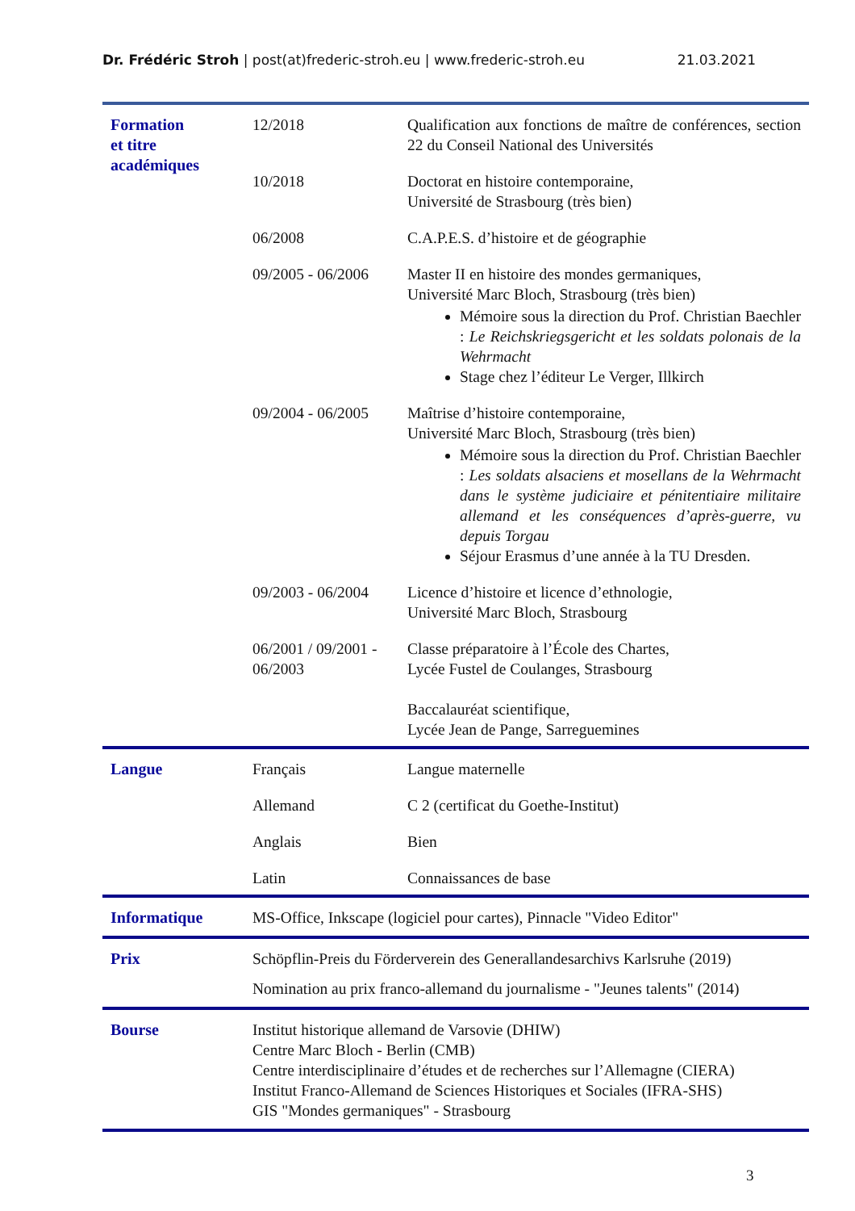Dr. Frédéric Stroh | post(at)frederic-stroh.eu | www.frederic-stroh.eu 21.03.2021
| Formation et titre académiques | 12/2018 | Qualification aux fonctions de maître de conférences, section 22 du Conseil National des Universités |
| | 10/2018 | Doctorat en histoire contemporaine, Université de Strasbourg (très bien) |
| | 06/2008 | C.A.P.E.S. d’histoire et de géographie |
| | 09/2005 - 06/2006 | Master II en histoire des mondes germaniques, Université Marc Bloch, Strasbourg (très bien) Mémoire sous la direction du Prof. Christian Baechler : Le Reichskriegsgericht et les soldats polonais de la Wehrmacht Stage chez l’éditeur Le Verger, Illkirch |
| | 09/2004 - 06/2005 | Maîtrise d’histoire contemporaine, Université Marc Bloch, Strasbourg (très bien) Mémoire sous la direction du Prof. Christian Baechler : Les soldats alsaciens et mosellans de la Wehrmacht dans le système judiciaire et pénitentiaire militaire allemand et les conséquences d’après-guerre, vu depuis Torgau Séjour Erasmus d’une année à la TU Dresden. |
| | 09/2003 - 06/2004 | Licence d’histoire et licence d’ethnologie, Université Marc Bloch, Strasbourg |
| | 06/2001 / 09/2001 - 06/2003 | Classe préparatoire à l’École des Chartes, Lycée Fustel de Coulanges, Strasbourg Baccalauréat scientifique, Lycée Jean de Pange, Sarreguemines |
| Langue | Français | Langue maternelle |
| | Allemand | C 2 (certificat du Goethe-Institut) |
| | Anglais | Bien |
| | Latin | Connaissances de base |
| Informatique | MS-Office, Inkscape (logiciel pour cartes), Pinnacle "Video Editor" | |
| Prix | Schöpflin-Preis du Förderverein des Generallandesarchivs Karlsruhe (2019) Nomination au prix franco-allemand du journalisme - "Jeunes talents" (2014) | |
| Bourse | Institut historique allemand de Varsovie (DHIW) Centre Marc Bloch - Berlin (CMB) Centre interdisciplinaire d’études et de recherches sur l’Allemagne (CIERA) Institut Franco-Allemand de Sciences Historiques et Sociales (IFRA-SHS) GIS "Mondes germaniques" - Strasbourg | |
3